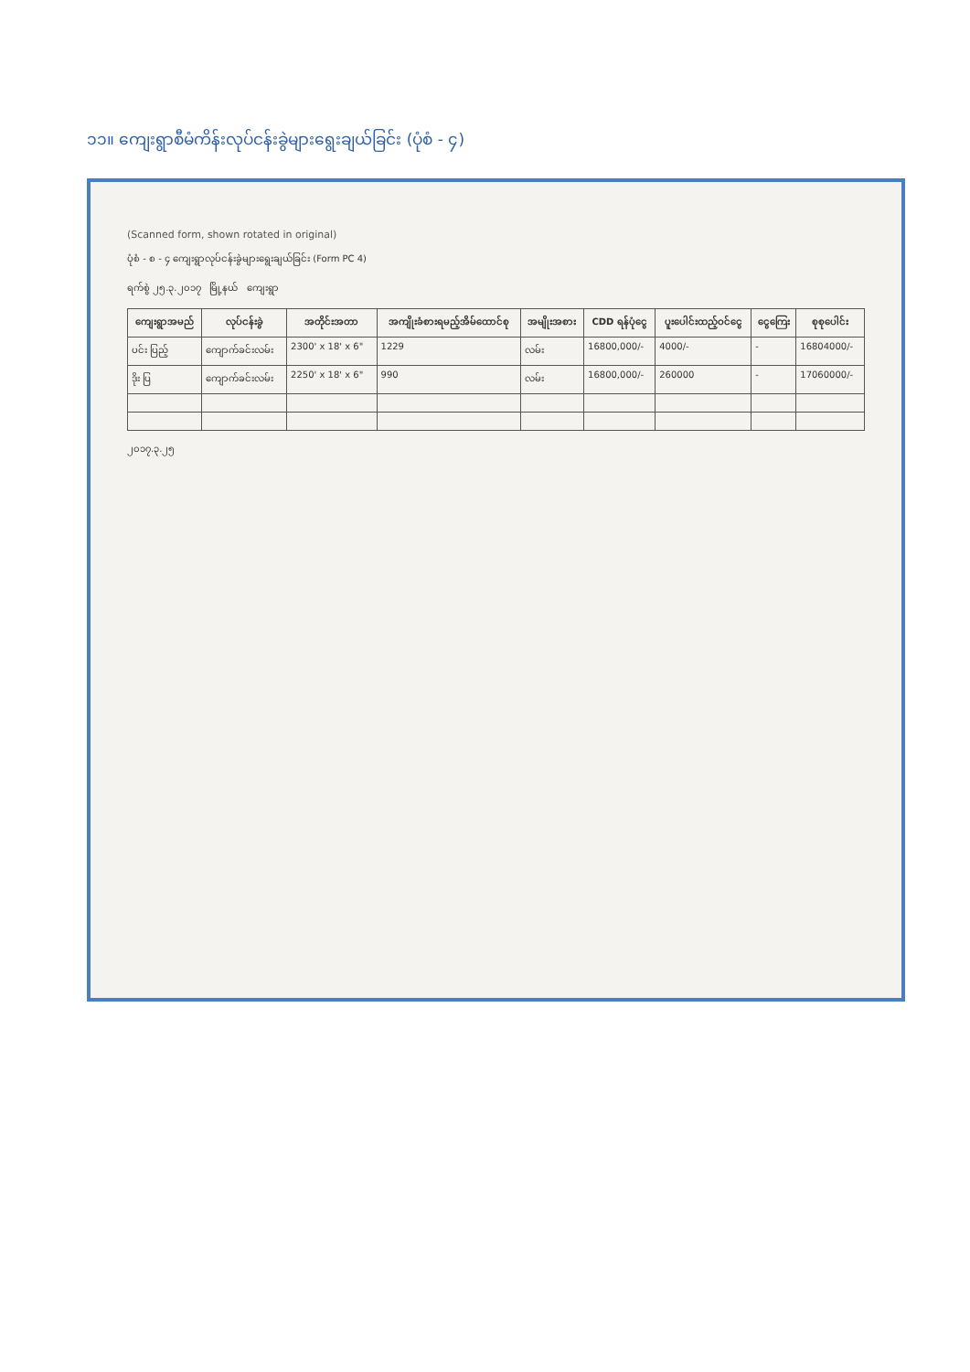၁၁။ ကျေးရွာစီမံကိန်းလုပ်ငန်းခွဲများရွေးချယ်ခြင်း (ပုံစံ - ၄)
(Scanned form, shown rotated in original)
ပုံစံ - စ - ၄ ကျေးရွာလုပ်ငန်းခွဲများရွေးချယ်ခြင်း (Form PC 4)
ရက်စွဲ ၂၅.၃.၂၀၁၇ မြို့နယ် ကျေးရွာ
| ကျေးရွာအမည် | လုပ်ငန်းခွဲ | အတိုင်းအတာ | အကျိုးခံစားရမည့်အိမ်ထောင်စု | အမျိုးအစား | CDD ရန်ပုံငွေ | ပူးပေါင်းထည့်ဝင်ငွေ | ငွေကြေး | စုစုပေါင်း |
| --- | --- | --- | --- | --- | --- | --- | --- | --- |
| ပင်း ပြည့် | ကျောက်ခင်းလမ်း | 2300' x 18' x 6" | 1229 | လမ်း | 16800,000/- | 4000/- | - | 16804000/- |
| ဒိုး ပြ | ကျောက်ခင်းလမ်း | 2250' x 18' x 6" | 990 | လမ်း | 16800,000/- | 260000 | - | 17060000/- |
၂၀၁၇.၃.၂၅